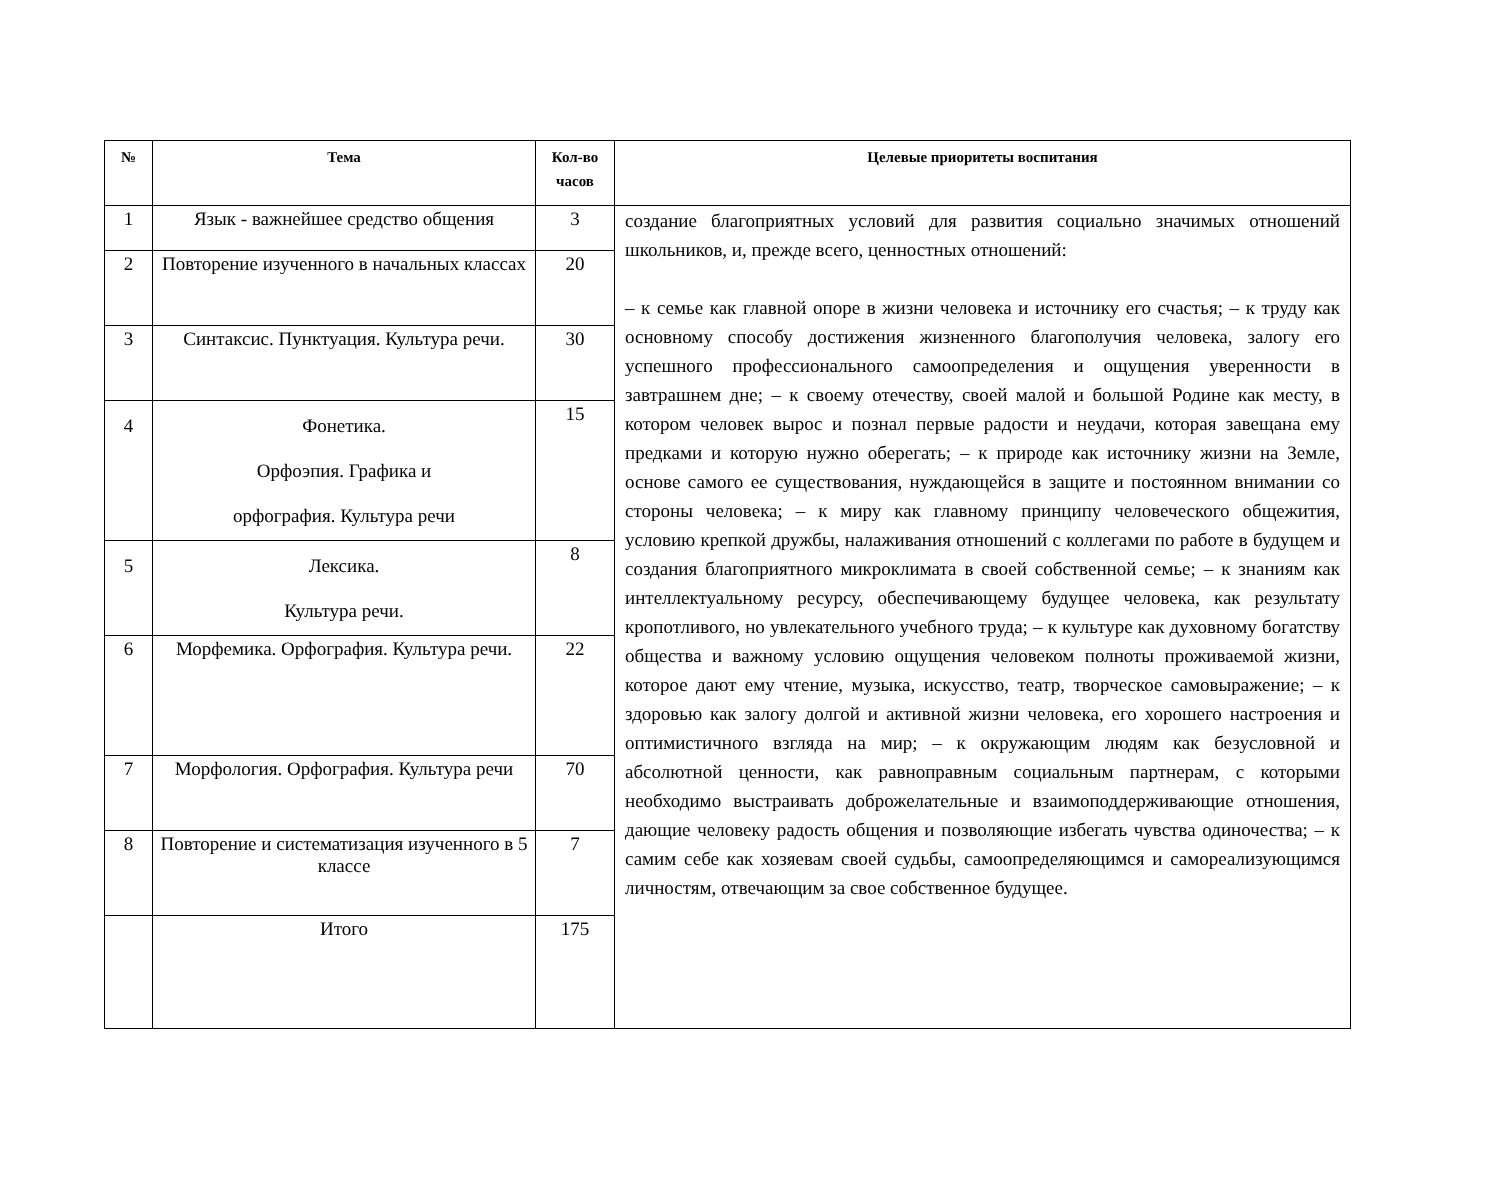| № | Тема | Кол-во часов | Целевые приоритеты воспитания |
| --- | --- | --- | --- |
| 1 | Язык - важнейшее средство общения | 3 | создание благоприятных условий для развития социально значимых отношений школьников, и, прежде всего, ценностных отношений: – к семье как главной опоре в жизни человека и источнику его счастья; – к труду как основному способу достижения жизненного благополучия человека, залогу его успешного профессионального самоопределения и ощущения уверенности в завтрашнем дне; – к своему отечеству, своей малой и большой Родине как месту, в котором человек вырос и познал первые радости и неудачи, которая завещана ему предками и которую нужно оберегать; – к природе как источнику жизни на Земле, основе самого ее существования, нуждающейся в защите и постоянном внимании со стороны человека; – к миру как главному принципу человеческого общежития, условию крепкой дружбы, налаживания отношений с коллегами по работе в будущем и создания благоприятного микроклимата в своей собственной семье; – к знаниям как интеллектуальному ресурсу, обеспечивающему будущее человека, как результату кропотливого, но увлекательного учебного труда; – к культуре как духовному богатству общества и важному условию ощущения человеком полноты проживаемой жизни, которое дают ему чтение, музыка, искусство, театр, творческое самовыражение; – к здоровью как залогу долгой и активной жизни человека, его хорошего настроения и оптимистичного взгляда на мир; – к окружающим людям как безусловной и абсолютной ценности, как равноправным социальным партнерам, с которыми необходимо выстраивать доброжелательные и взаимоподдерживающие отношения, дающие человеку радость общения и позволяющие избегать чувства одиночества; – к самим себе как хозяевам своей судьбы, самоопределяющимся и самореализующимся личностям, отвечающим за свое собственное будущее. |
| 2 | Повторение изученного в начальных классах | 20 | |
| 3 | Синтаксис. Пунктуация. Культура речи. | 30 | |
| 4 | Фонетика. Орфоэпия. Графика и орфография. Культура речи | 15 | |
| 5 | Лексика. Культура речи. | 8 | |
| 6 | Морфемика. Орфография. Культура речи. | 22 | |
| 7 | Морфология. Орфография. Культура речи | 70 | |
| 8 | Повторение и систематизация изученного в 5 классе | 7 | |
| | Итого | 175 | |